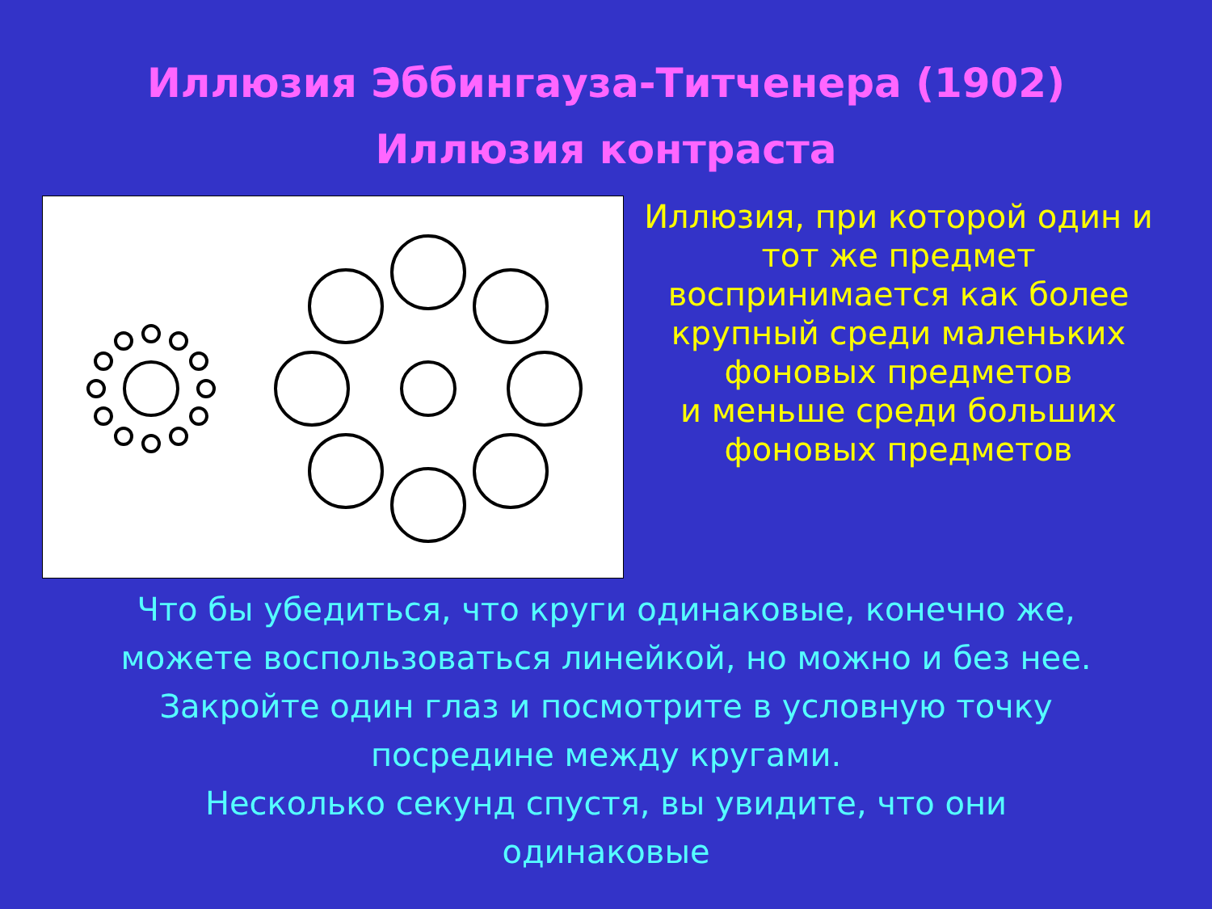Иллюзия Эббингауза-Титченера (1902)
Иллюзия контраста
Иллюзия, при которой один и тот же предмет воспринимается как более крупный среди маленьких фоновых предметов
и меньше среди больших фоновых предметов
Что бы убедиться, что круги одинаковые, конечно же,
можете воспользоваться линейкой, но можно и без нее.
Закройте один глаз и посмотрите в условную точку
посредине между кругами.
Несколько секунд спустя, вы увидите, что они
одинаковые